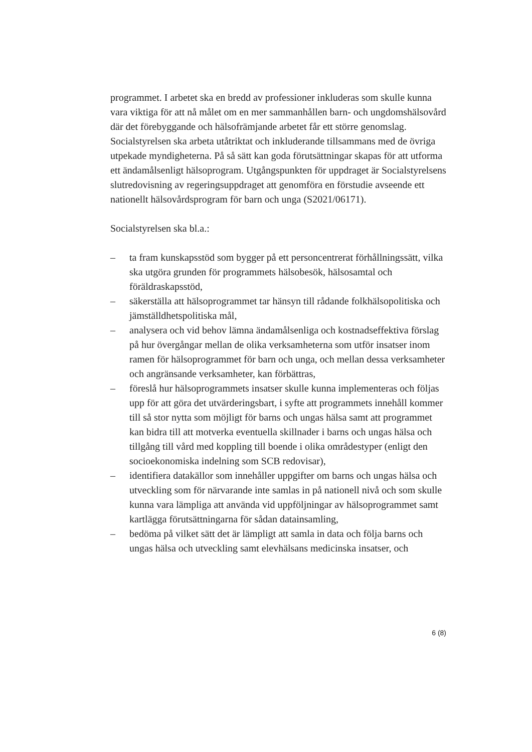programmet. I arbetet ska en bredd av professioner inkluderas som skulle kunna vara viktiga för att nå målet om en mer sammanhållen barn- och ungdomshälsovård där det förebyggande och hälsofrämjande arbetet får ett större genomslag. Socialstyrelsen ska arbeta utåtriktat och inkluderande tillsammans med de övriga utpekade myndigheterna. På så sätt kan goda förutsättningar skapas för att utforma ett ändamålsenligt hälsoprogram. Utgångspunkten för uppdraget är Socialstyrelsens slutredovisning av regeringsuppdraget att genomföra en förstudie avseende ett nationellt hälsovårdsprogram för barn och unga (S2021/06171).
Socialstyrelsen ska bl.a.:
– ta fram kunskapsstöd som bygger på ett personcentrerat förhållningssätt, vilka ska utgöra grunden för programmets hälsobesök, hälsosamtal och föräldraskapsstöd,
– säkerställa att hälsoprogrammet tar hänsyn till rådande folkhälsopolitiska och jämställdhetspolitiska mål,
– analysera och vid behov lämna ändamålsenliga och kostnadseffektiva förslag på hur övergångar mellan de olika verksamheterna som utför insatser inom ramen för hälsoprogrammet för barn och unga, och mellan dessa verksamheter och angränsande verksamheter, kan förbättras,
– föreslå hur hälsoprogrammets insatser skulle kunna implementeras och följas upp för att göra det utvärderingsbart, i syfte att programmets innehåll kommer till så stor nytta som möjligt för barns och ungas hälsa samt att programmet kan bidra till att motverka eventuella skillnader i barns och ungas hälsa och tillgång till vård med koppling till boende i olika områdestyper (enligt den socioekonomiska indelning som SCB redovisar),
– identifiera datakällor som innehåller uppgifter om barns och ungas hälsa och utveckling som för närvarande inte samlas in på nationell nivå och som skulle kunna vara lämpliga att använda vid uppföljningar av hälsoprogrammet samt kartlägga förutsättningarna för sådan datainsamling,
– bedöma på vilket sätt det är lämpligt att samla in data och följa barns och ungas hälsa och utveckling samt elevhälsans medicinska insatser, och
6 (8)